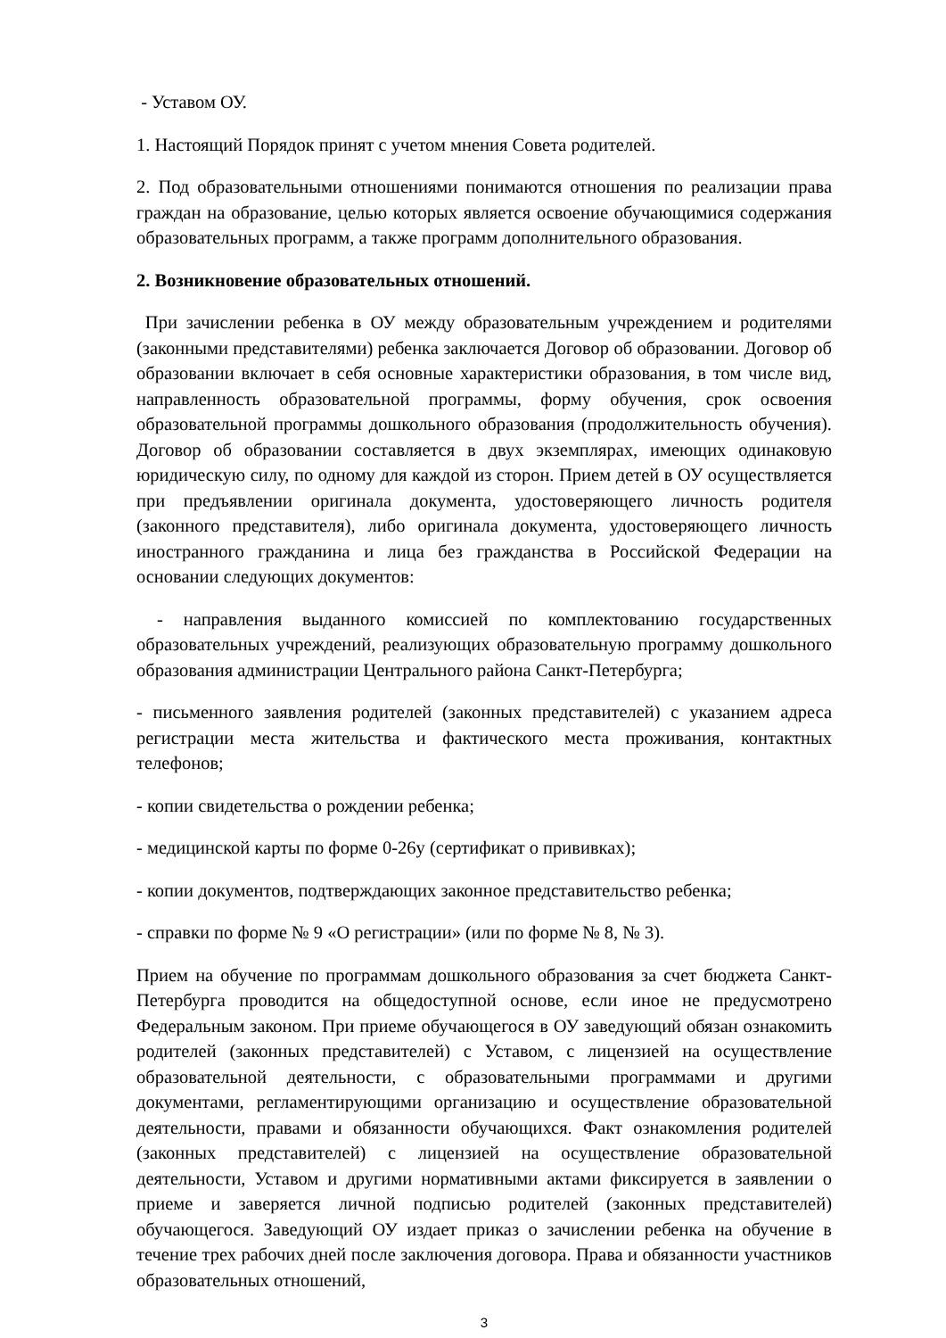- Уставом ОУ.
1. Настоящий Порядок принят с учетом мнения Совета родителей.
2. Под образовательными отношениями понимаются отношения по реализации права граждан на образование, целью которых является освоение обучающимися содержания образовательных программ, а также программ дополнительного образования.
2. Возникновение образовательных отношений.
При зачислении ребенка в ОУ между образовательным учреждением и родителями (законными представителями) ребенка заключается Договор об образовании. Договор об образовании включает в себя основные характеристики образования, в том числе вид, направленность образовательной программы, форму обучения, срок освоения образовательной программы дошкольного образования (продолжительность обучения). Договор об образовании составляется в двух экземплярах, имеющих одинаковую юридическую силу, по одному для каждой из сторон. Прием детей в ОУ осуществляется при предъявлении оригинала документа, удостоверяющего личность родителя (законного представителя), либо оригинала документа, удостоверяющего личность иностранного гражданина и лица без гражданства в Российской Федерации на основании следующих документов:
- направления выданного комиссией по комплектованию государственных образовательных учреждений, реализующих образовательную программу дошкольного образования администрации Центрального района Санкт-Петербурга;
- письменного заявления родителей (законных представителей) с указанием адреса регистрации места жительства и фактического места проживания, контактных телефонов;
- копии свидетельства о рождении ребенка;
- медицинской карты по форме 0-26у (сертификат о прививках);
- копии документов, подтверждающих законное представительство ребенка;
- справки по форме № 9 «О регистрации» (или по форме № 8, № 3).
Прием на обучение по программам дошкольного образования за счет бюджета Санкт-Петербурга проводится на общедоступной основе, если иное не предусмотрено Федеральным законом. При приеме обучающегося в ОУ заведующий обязан ознакомить родителей (законных представителей) с Уставом, с лицензией на осуществление образовательной деятельности, с образовательными программами и другими документами, регламентирующими организацию и осуществление образовательной деятельности, правами и обязанности обучающихся. Факт ознакомления родителей (законных представителей) с лицензией на осуществление образовательной деятельности, Уставом и другими нормативными актами фиксируется в заявлении о приеме и заверяется личной подписью родителей (законных представителей) обучающегося. Заведующий ОУ издает приказ о зачислении ребенка на обучение в течение трех рабочих дней после заключения договора. Права и обязанности участников образовательных отношений,
3